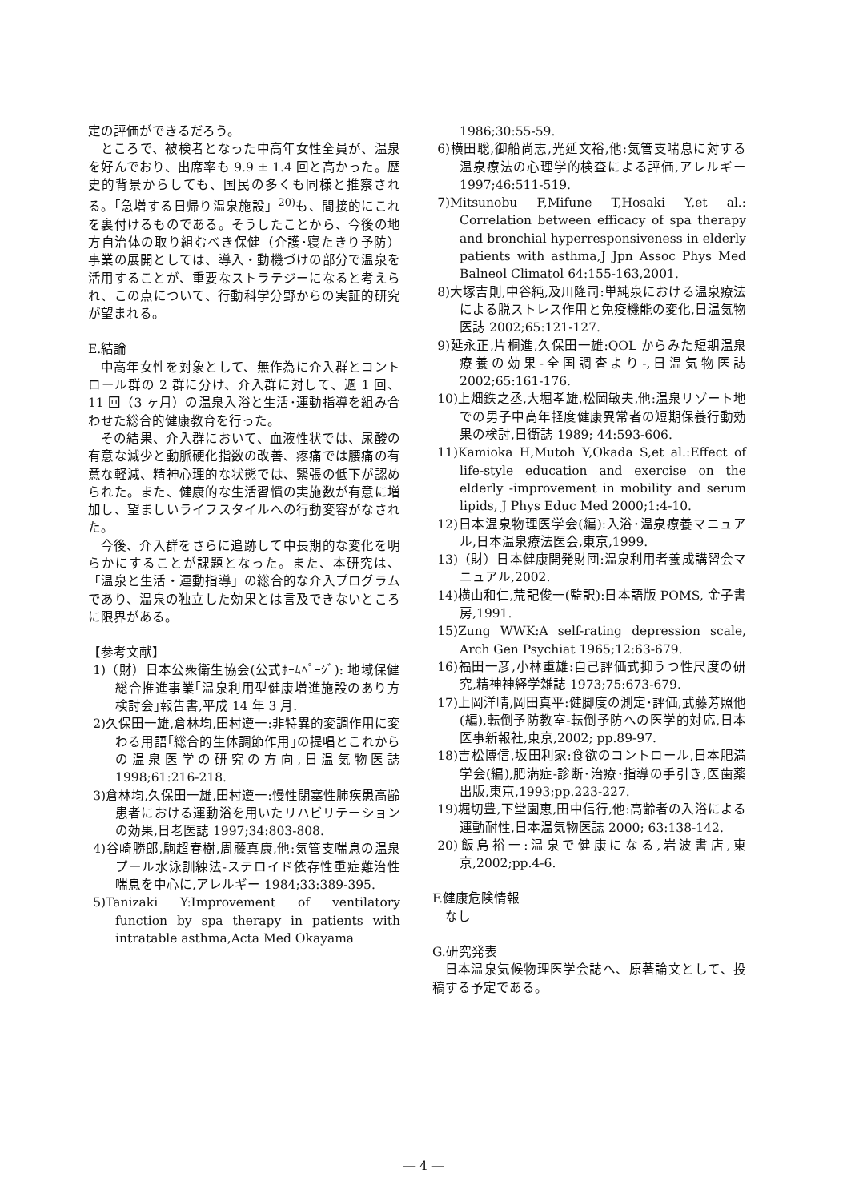定の評価ができるだろう。
ところで、被検者となった中高年女性全員が、温泉を好んでおり、出席率も 9.9 ± 1.4 回と高かった。歴史的背景からしても、国民の多くも同様と推察される。「急増する日帰り温泉施設」<sup>20)</sup>も、間接的にこれを裏付けるものである。そうしたことから、今後の地方自治体の取り組むべき保健（介護･寝たきり予防）事業の展開としては、導入・動機づけの部分で温泉を活用することが、重要なストラテジーになると考えられ、この点について、行動科学分野からの実証的研究が望まれる。
E.結論
中高年女性を対象として、無作為に介入群とコントロール群の 2 群に分け、介入群に対して、週 1 回、11 回（3 ヶ月）の温泉入浴と生活･運動指導を組み合わせた総合的健康教育を行った。
その結果、介入群において、血液性状では、尿酸の有意な減少と動脈硬化指数の改善、疼痛では腰痛の有意な軽減、精神心理的な状態では、緊張の低下が認められた。また、健康的な生活習慣の実施数が有意に増加し、望ましいライフスタイルへの行動変容がなされた。
今後、介入群をさらに追跡して中長期的な変化を明らかにすることが課題となった。また、本研究は、「温泉と生活・運動指導」の総合的な介入プログラムであり、温泉の独立した効果とは言及できないところに限界がある。
【参考文献】
1)（財）日本公衆衛生協会(公式ﾎｰﾑﾍﾟｰｼﾞ): 地域保健総合推進事業｢温泉利用型健康増進施設のあり方検討会｣報告書,平成 14 年 3 月.
2)久保田一雄,倉林均,田村遵一:非特異的変調作用に変わる用語｢総合的生体調節作用｣の提唱とこれからの温泉医学の研究の方向,日温気物医誌 1998;61:216-218.
3)倉林均,久保田一雄,田村遵一:慢性閉塞性肺疾患高齢患者における運動浴を用いたリハビリテーションの効果,日老医誌 1997;34:803-808.
4)谷崎勝郎,駒超春樹,周藤真康,他:気管支喘息の温泉プール水泳訓練法-ステロイド依存性重症難治性喘息を中心に,アレルギー 1984;33:389-395.
5)Tanizaki Y:Improvement of ventilatory function by spa therapy in patients with intratable asthma,Acta Med Okayama
1986;30:55-59.
6)横田聡,御船尚志,光延文裕,他:気管支喘息に対する温泉療法の心理学的検査による評価,アレルギー 1997;46:511-519.
7)Mitsunobu F,Mifune T,Hosaki Y,et al.: Correlation between efficacy of spa therapy and bronchial hyperresponsiveness in elderly patients with asthma,J Jpn Assoc Phys Med Balneol Climatol 64:155-163,2001.
8)大塚吉則,中谷純,及川隆司:単純泉における温泉療法による脱ストレス作用と免疫機能の変化,日温気物医誌 2002;65:121-127.
9)延永正,片桐進,久保田一雄:QOL からみた短期温泉療養の効果-全国調査より-,日温気物医誌 2002;65:161-176.
10)上畑鉄之丞,大堀孝雄,松岡敏夫,他:温泉リゾート地での男子中高年軽度健康異常者の短期保養行動効果の検討,日衛誌 1989; 44:593-606.
11)Kamioka H,Mutoh Y,Okada S,et al.:Effect of life-style education and exercise on the elderly -improvement in mobility and serum lipids, J Phys Educ Med 2000;1:4-10.
12)日本温泉物理医学会(編):入浴･温泉療養マニュアル,日本温泉療法医会,東京,1999.
13)（財）日本健康開発財団:温泉利用者養成講習会マニュアル,2002.
14)横山和仁,荒記俊一(監訳):日本語版 POMS, 金子書房,1991.
15)Zung WWK:A self-rating depression scale, Arch Gen Psychiat 1965;12:63-679.
16)福田一彦,小林重雄:自己評価式抑うつ性尺度の研究,精神神経学雑誌 1973;75:673-679.
17)上岡洋晴,岡田真平:健脚度の測定･評価,武藤芳照他(編),転倒予防教室-転倒予防への医学的対応,日本医事新報社,東京,2002; pp.89-97.
18)吉松博信,坂田利家:食欲のコントロール,日本肥満学会(編),肥満症-診断･治療･指導の手引き,医歯薬出版,東京,1993;pp.223-227.
19)堀切豊,下堂園恵,田中信行,他:高齢者の入浴による運動耐性,日本温気物医誌 2000; 63:138-142.
20)飯島裕一:温泉で健康になる,岩波書店,東京,2002;pp.4-6.
F.健康危険情報
なし
G.研究発表
日本温泉気候物理医学会誌へ、原著論文として、投稿する予定である。
― 4 ―